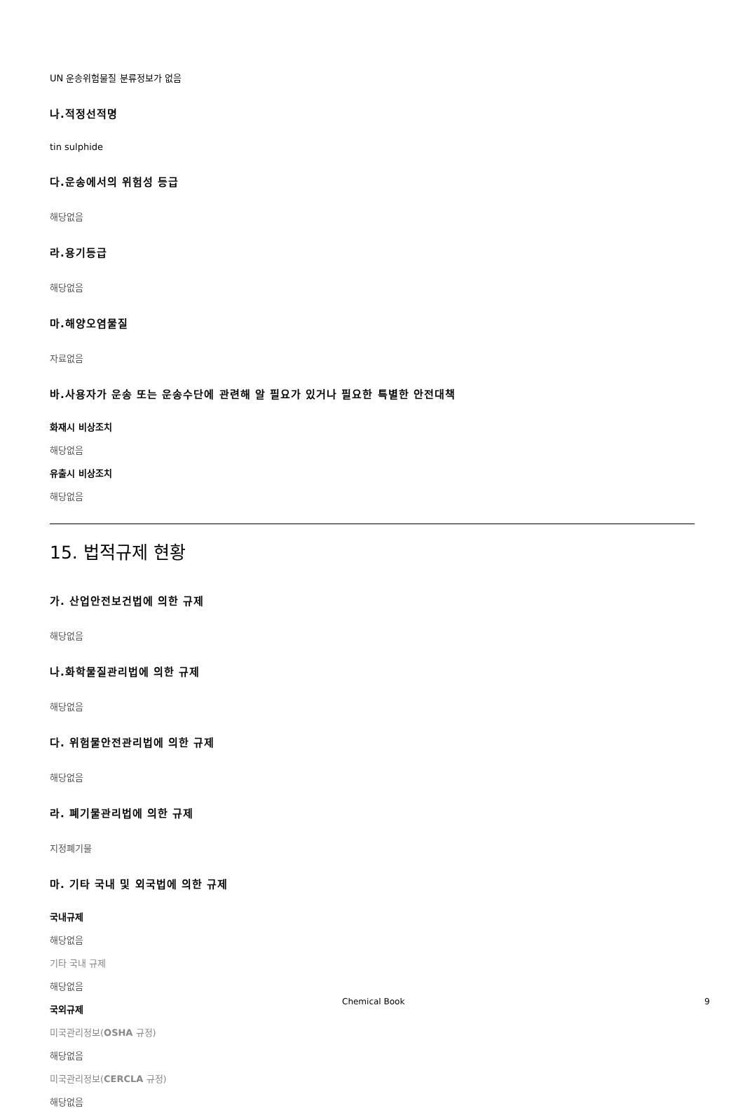UN 운송위험물질 분류정보가 없음
나.적정선적명
tin sulphide
다.운송에서의 위험성 등급
해당없음
라.용기등급
해당없음
마.해양오염물질
자료없음
바.사용자가 운송 또는 운송수단에 관련해 알 필요가 있거나 필요한 특별한 안전대책
화재시 비상조치
해당없음
유출시 비상조치
해당없음
15. 법적규제 현황
가. 산업안전보건법에 의한 규제
해당없음
나.화학물질관리법에 의한 규제
해당없음
다. 위험물안전관리법에 의한 규제
해당없음
라. 폐기물관리법에 의한 규제
지정폐기물
마. 기타 국내 및 외국법에 의한 규제
국내규제
해당없음
기타 국내 규제
해당없음
국외규제
미국관리정보(OSHA 규정)
해당없음
미국관리정보(CERCLA 규정)
해당없음
Chemical Book 9